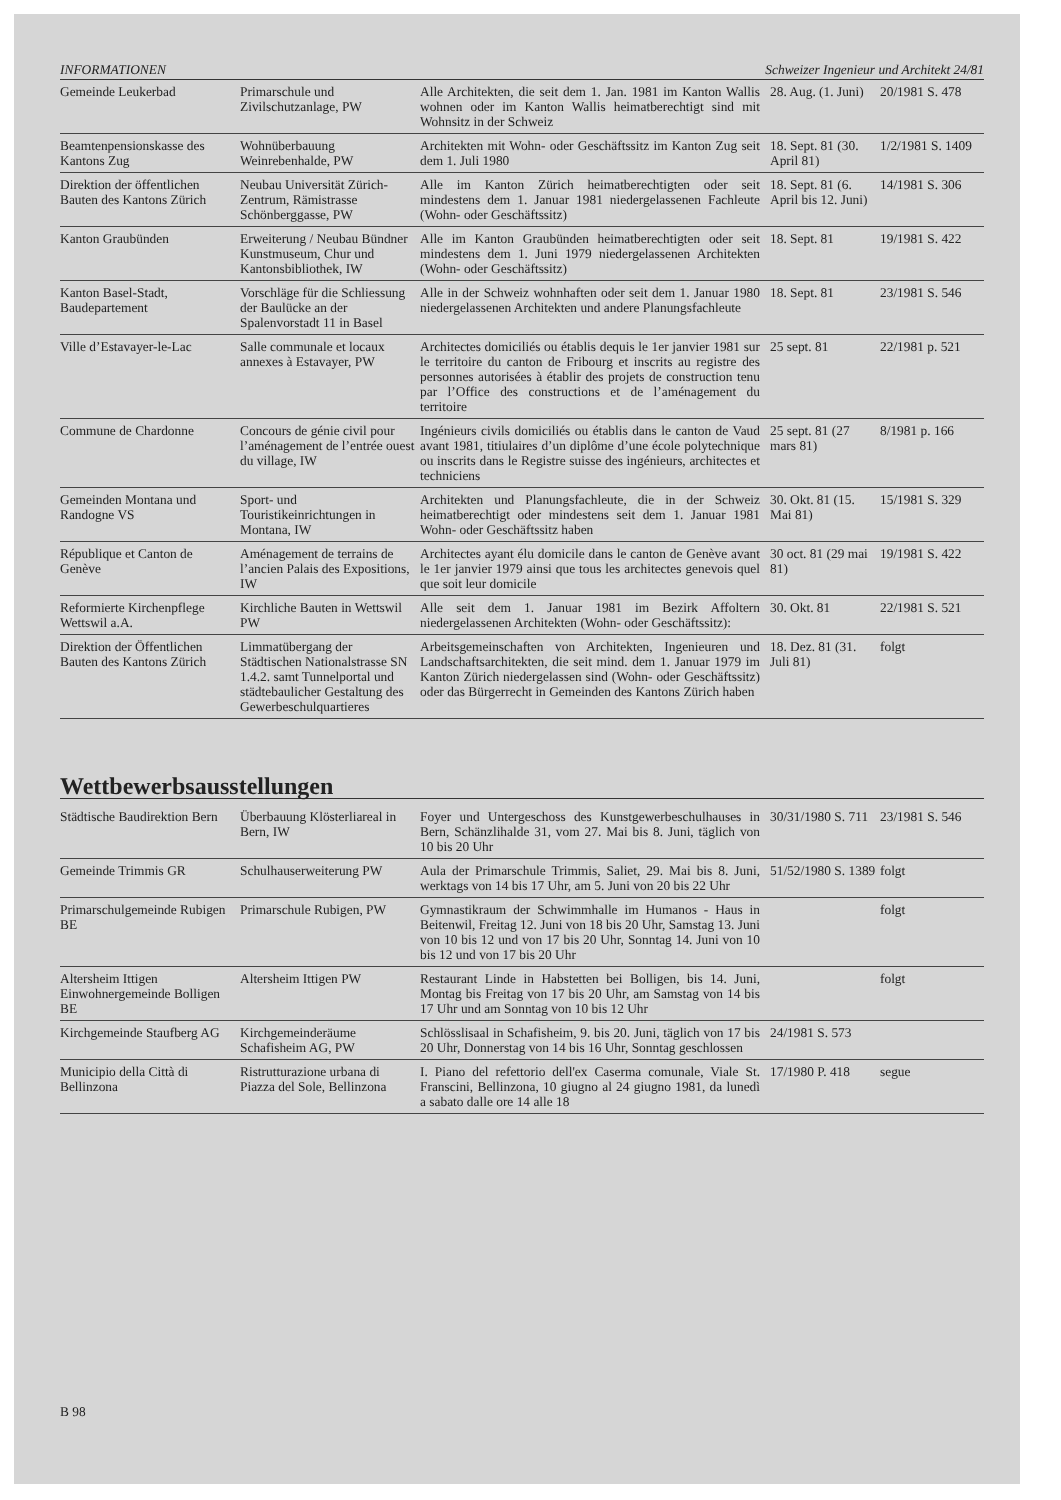INFORMATIONEN Schweizer Ingenieur und Architekt 24/81
| Gemeinde Leukerbad | Primarschule und Zivilschutzanlage, PW | Alle Architekten, die seit dem 1. Jan. 1981 im Kanton Wallis wohnen oder im Kanton Wallis heimatberechtigt sind mit Wohnsitz in der Schweiz | 28. Aug. (1. Juni) | 20/1981 S. 478 |
| Beamtenpensionskasse des Kantons Zug | Wohnüberbauung Weinrebenhalde, PW | Architekten mit Wohn- oder Geschäftssitz im Kanton Zug seit dem 1. Juli 1980 | 18. Sept. 81 (30. April 81) | 1/2/1981 S. 1409 |
| Direktion der öffentlichen Bauten des Kantons Zürich | Neubau Universität Zürich-Zentrum, Rämistrasse Schönberggasse, PW | Alle im Kanton Zürich heimatberechtigten oder seit mindestens dem 1. Januar 1981 niedergelassenen Fachleute (Wohn- oder Geschäftssitz) | 18. Sept. 81 (6. April bis 12. Juni) | 14/1981 S. 306 |
| Kanton Graubünden | Erweiterung / Neubau Bündner Kunstmuseum, Chur und Kantonsbibliothek, IW | Alle im Kanton Graubünden heimatberechtigten oder seit mindestens dem 1. Juni 1979 niedergelassenen Architekten (Wohn- oder Geschäftssitz) | 18. Sept. 81 | 19/1981 S. 422 |
| Kanton Basel-Stadt, Baudepartement | Vorschläge für die Schliessung der Baulücke an der Spalenvorstadt 11 in Basel | Alle in der Schweiz wohnhaften oder seit dem 1. Januar 1980 niedergelassenen Architekten und andere Planungsfachleute | 18. Sept. 81 | 23/1981 S. 546 |
| Ville d’Estavayer-le-Lac | Salle communale et locaux annexes à Estavayer, PW | Architectes domiciliés ou établis dequis le 1er janvier 1981 sur le territoire du canton de Fribourg et inscrits au registre des personnes autorisées à établir des projets de construction tenu par l’Office des constructions et de l’aménagement du territoire | 25 sept. 81 | 22/1981 p. 521 |
| Commune de Chardonne | Concours de génie civil pour l’aménagement de l’entrée ouest du village, IW | Ingénieurs civils domiciliés ou établis dans le canton de Vaud avant 1981, titiulaires d’un diplôme d’une école polytechnique ou inscrits dans le Registre suisse des ingénieurs, architectes et techniciens | 25 sept. 81 (27 mars 81) | 8/1981 p. 166 |
| Gemeinden Montana und Randogne VS | Sport- und Touristikeinrichtungen in Montana, IW | Architekten und Planungsfachleute, die in der Schweiz heimatberechtigt oder mindestens seit dem 1. Januar 1981 Wohn- oder Geschäftssitz haben | 30. Okt. 81 (15. Mai 81) | 15/1981 S. 329 |
| République et Canton de Genève | Aménagement de terrains de l’ancien Palais des Expositions, IW | Architectes ayant élu domicile dans le canton de Genève avant le 1er janvier 1979 ainsi que tous les architectes genevois quel que soit leur domicile | 30 oct. 81 (29 mai 81) | 19/1981 S. 422 |
| Reformierte Kirchenpflege Wettswil a.A. | Kirchliche Bauten in Wettswil PW | Alle seit dem 1. Januar 1981 im Bezirk Affoltern niedergelassenen Architekten (Wohn- oder Geschäftssitz): | 30. Okt. 81 | 22/1981 S. 521 |
| Direktion der Öffentlichen Bauten des Kantons Zürich | Limmatübergang der Städtischen Nationalstrasse SN 1.4.2. samt Tunnelportal und städtebaulicher Gestaltung des Gewerbeschulquartieres | Arbeitsgemeinschaften von Architekten, Ingenieuren und Landschaftsarchitekten, die seit mind. dem 1. Januar 1979 im Kanton Zürich niedergelassen sind (Wohn- oder Geschäftssitz) oder das Bürgerrecht in Gemeinden des Kantons Zürich haben | 18. Dez. 81 (31. Juli 81) | folgt |
Wettbewerbsausstellungen
| Städtische Baudirektion Bern | Überbauung Klösterliareal in Bern, IW | Foyer und Untergeschoss des Kunstgewerbeschulhauses in Bern, Schänzlihalde 31, vom 27. Mai bis 8. Juni, täglich von 10 bis 20 Uhr | 30/31/1980 S. 711 | 23/1981 S. 546 |
| Gemeinde Trimmis GR | Schulhauserweiterung PW | Aula der Primarschule Trimmis, Saliet, 29. Mai bis 8. Juni, werktags von 14 bis 17 Uhr, am 5. Juni von 20 bis 22 Uhr | 51/52/1980 S. 1389 | folgt |
| Primarschulgemeinde Rubigen BE | Primarschule Rubigen, PW | Gymnastikraum der Schwimmhalle im Humanos - Haus in Beitenwil, Freitag 12. Juni von 18 bis 20 Uhr, Samstag 13. Juni von 10 bis 12 und von 17 bis 20 Uhr, Sonntag 14. Juni von 10 bis 12 und von 17 bis 20 Uhr | | folgt |
| Altersheim Ittigen Einwohnergemeinde Bolligen BE | Altersheim Ittigen PW | Restaurant Linde in Habstetten bei Bolligen, bis 14. Juni, Montag bis Freitag von 17 bis 20 Uhr, am Samstag von 14 bis 17 Uhr und am Sonntag von 10 bis 12 Uhr | | folgt |
| Kirchgemeinde Staufberg AG | Kirchgemeinderäume Schafisheim AG, PW | Schlösslisaal in Schafisheim, 9. bis 20. Juni, täglich von 17 bis 20 Uhr, Donnerstag von 14 bis 16 Uhr, Sonntag geschlossen | 24/1981 S. 573 | |
| Municipio della Città di Bellinzona | Ristrutturazione urbana di Piazza del Sole, Bellinzona | I. Piano del refettorio dell'ex Caserma comunale, Viale St. Franscini, Bellinzona, 10 giugno al 24 giugno 1981, da lunedì a sabato dalle ore 14 alle 18 | 17/1980 P. 418 | segue |
B 98